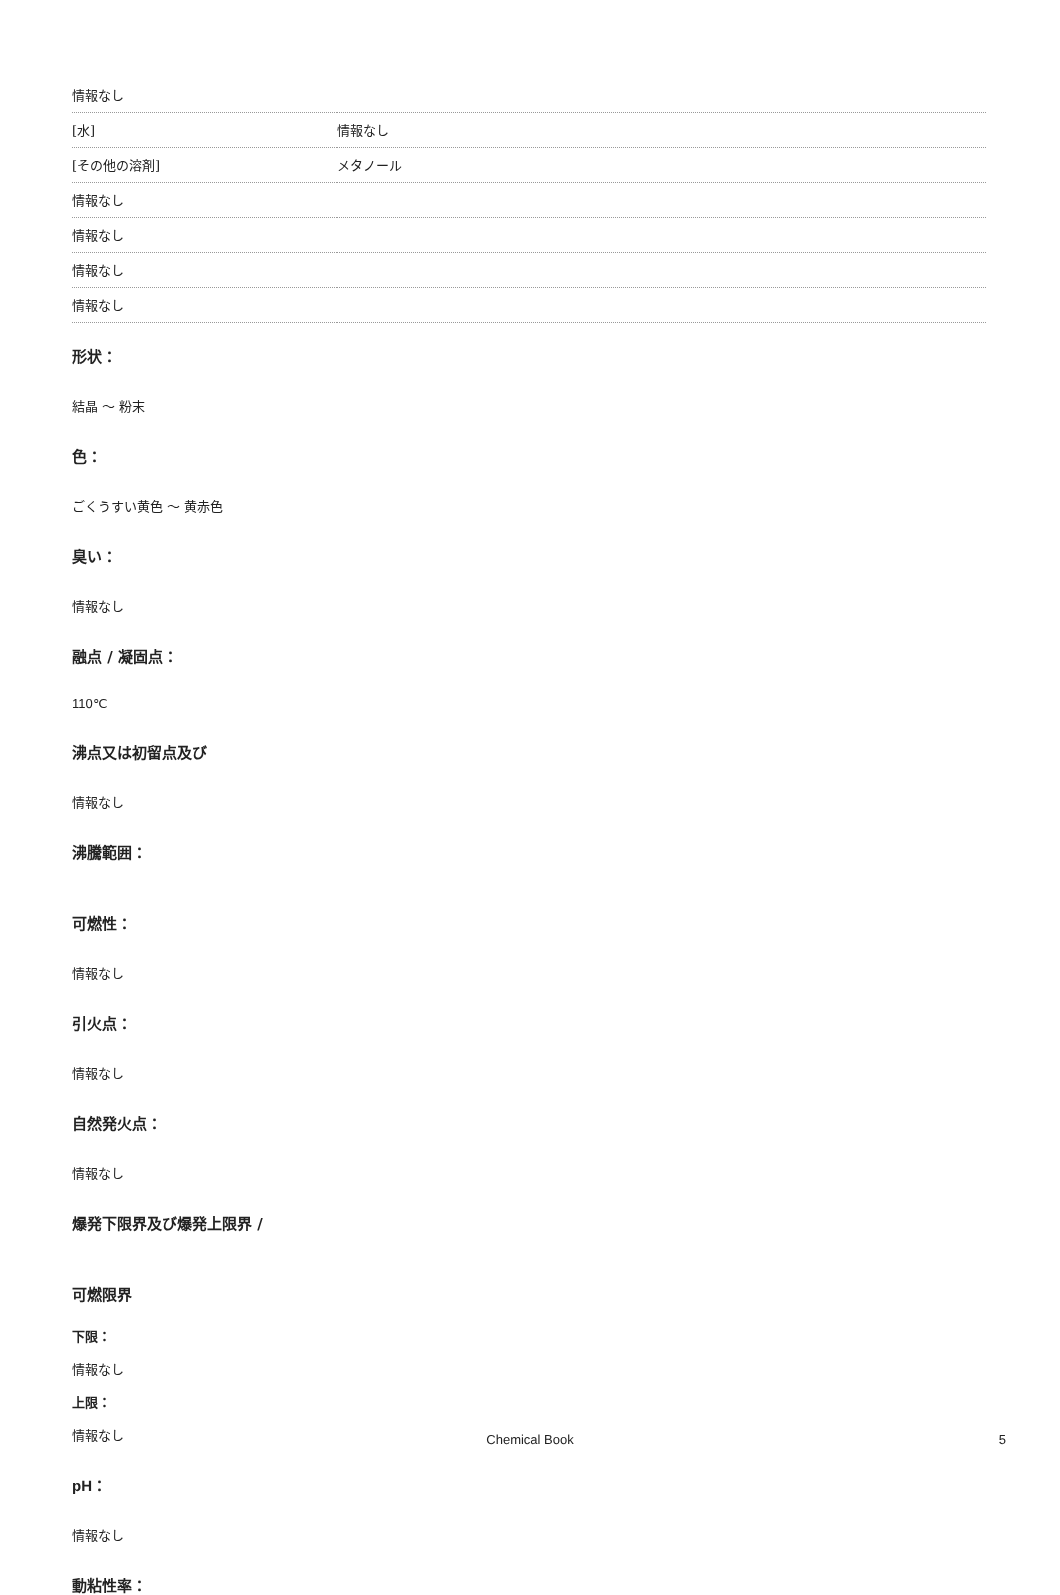| 情報なし | |
| [水] | 情報なし |
| [その他の溶剤] | メタノール |
| 情報なし | |
| 情報なし | |
| 情報なし | |
| 情報なし | |
形状：
結晶 ～ 粉末
色：
ごくうすい黄色 ～ 黄赤色
臭い：
情報なし
融点 / 凝固点：
110℃
沸点又は初留点及び
情報なし
沸騰範囲：
可燃性：
情報なし
引火点：
情報なし
自然発火点：
情報なし
爆発下限界及び爆発上限界 /
可燃限界
下限：
情報なし
上限：
情報なし
pH：
情報なし
動粘性率：
Chemical Book 5